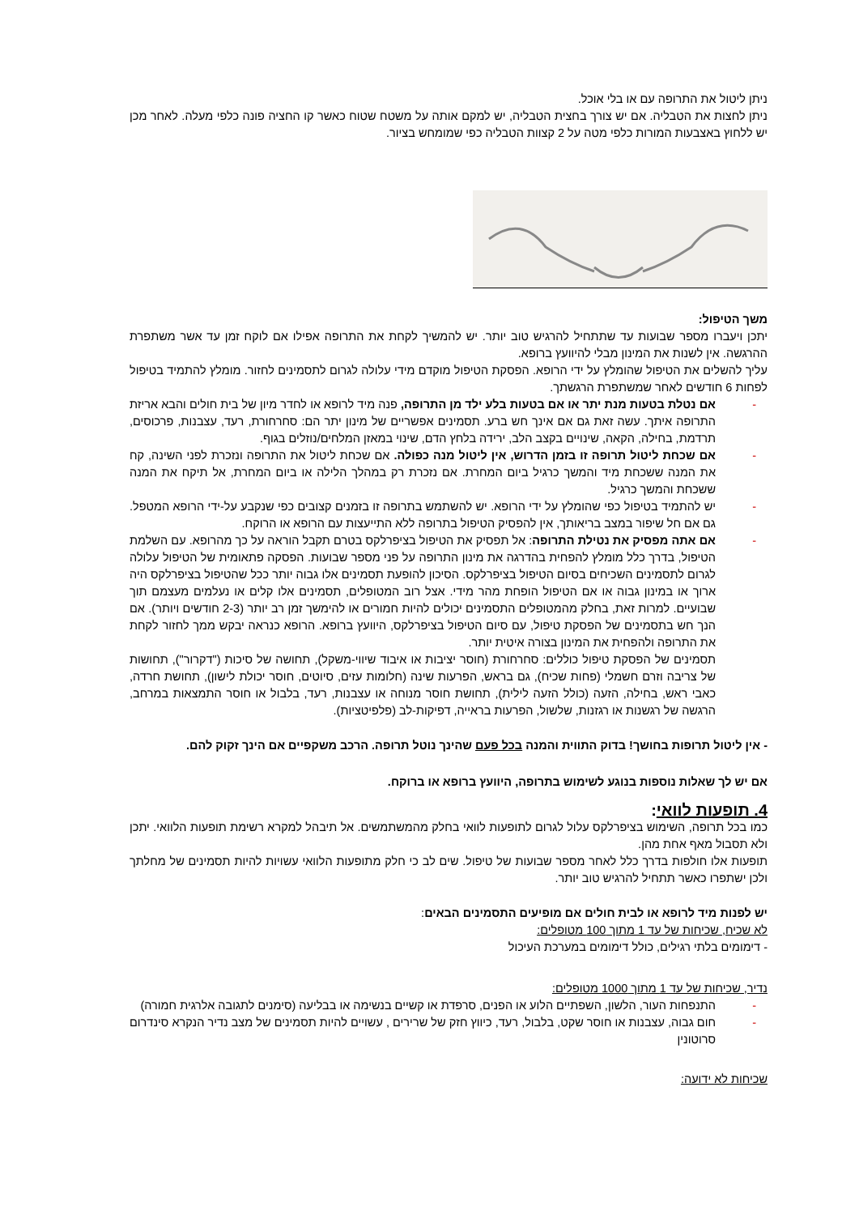ניתן ליטול את התרופה עם או בלי אוכל.
ניתן לחצות את הטבליה. אם יש צורך בחצית הטבליה, יש למקם אותה על משטח שטוח כאשר קו החציה פונה כלפי מעלה. לאחר מכן יש ללחוץ באצבעות המורות כלפי מטה על 2 קצוות הטבליה כפי שמומחש בציור.
משך הטיפול:
יתכן ויעברו מספר שבועות עד שתתחיל להרגיש טוב יותר. יש להמשיך לקחת את התרופה אפילו אם לוקח זמן עד אשר משתפרת ההרגשה. אין לשנות את המינון מבלי להיוועץ ברופא.
עליך להשלים את הטיפול שהומלץ על ידי הרופא. הפסקת הטיפול מוקדם מידי עלולה לגרום לתסמינים לחזור. מומלץ להתמיד בטיפול לפחות 6 חודשים לאחר שמשתפרת הרגשתך.
- אם נטלת בטעות מנת יתר או אם בטעות בלע ילד מן התרופה, פנה מיד לרופא או לחדר מיון של בית חולים והבא אריזת התרופה איתך. עשה זאת גם אם אינך חש ברע. תסמינים אפשריים של מינון יתר הם: סחרחורת, רעד, עצבנות, פרכוסים, תרדמת, בחילה, הקאה, שינויים בקצב הלב, ירידה בלחץ הדם, שינוי במאזן המלחים/נוזלים בגוף.
- אם שכחת ליטול תרופה זו בזמן הדרוש, אין ליטול מנה כפולה. אם שכחת ליטול את התרופה ונזכרת לפני השינה, קח את המנה ששכחת מיד והמשך כרגיל ביום המחרת. אם נזכרת רק במהלך הלילה או ביום המחרת, אל תיקח את המנה ששכחת והמשך כרגיל.
- יש להתמיד בטיפול כפי שהומלץ על ידי הרופא. יש להשתמש בתרופה זו בזמנים קצובים כפי שנקבע על-ידי הרופא המטפל. גם אם חל שיפור במצב בריאותך, אין להפסיק הטיפול בתרופה ללא התייעצות עם הרופא או הרוקח.
- אם אתה מפסיק את נטילת התרופה: אל תפסיק את הטיפול בציפרלקס בטרם תקבל הוראה על כך מהרופא. עם השלמת הטיפול, בדרך כלל מומלץ להפחית בהדרגה את מינון התרופה על פני מספר שבועות. הפסקה פתאומית של הטיפול עלולה לגרום לתסמינים השכיחים בסיום הטיפול בציפרלקס. הסיכון להופעת תסמינים אלו גבוה יותר ככל שהטיפול בציפרלקס היה ארוך או במינון גבוה או אם הטיפול הופחת מהר מידי. אצל רוב המטופלים, תסמינים אלו קלים או נעלמים מעצמם תוך שבועיים. למרות זאת, בחלק מהמטופלים התסמינים יכולים להיות חמורים או להימשך זמן רב יותר (2-3 חודשים ויותר). אם הנך חש בתסמינים של הפסקת טיפול, עם סיום הטיפול בציפרלקס, היוועץ ברופא. הרופא כנראה יבקש ממך לחזור לקחת את התרופה ולהפחית את המינון בצורה איטית יותר.
תסמינים של הפסקת טיפול כוללים: סחרחורת (חוסר יציבות או איבוד שיווי-משקל), תחושה של סיכות ("דקרור"), תחושות של צריבה וזרם חשמלי (פחות שכיח), גם בראש, הפרעות שינה (חלומות עזים, סיוטים, חוסר יכולת לישון), תחושת חרדה, כאבי ראש, בחילה, הזעה (כולל הזעה לילית), תחושת חוסר מנוחה או עצבנות, רעד, בלבול או חוסר התמצאות במרחב, הרגשה של רגשנות או רגזנות, שלשול, הפרעות בראייה, דפיקות-לב (פלפיטציות).
- אין ליטול תרופות בחושך! בדוק התווית והמנה בכל פעם שהינך נוטל תרופה. הרכב משקפיים אם הינך זקוק להם.
אם יש לך שאלות נוספות בנוגע לשימוש בתרופה, היוועץ ברופא או ברוקח.
4. תופעות לוואי:
כמו בכל תרופה, השימוש בציפרלקס עלול לגרום לתופעות לוואי בחלק מהמשתמשים. אל תיבהל למקרא רשימת תופעות הלוואי. יתכן ולא תסבול מאף אחת מהן.
תופעות אלו חולפות בדרך כלל לאחר מספר שבועות של טיפול. שים לב כי חלק מתופעות הלוואי עשויות להיות תסמינים של מחלתך ולכן ישתפרו כאשר תתחיל להרגיש טוב יותר.
יש לפנות מיד לרופא או לבית חולים אם מופיעים התסמינים הבאים:
לא שכיח, שכיחות של עד 1 מתוך 100 מטופלים:
- דימומים בלתי רגילים, כולל דימומים במערכת העיכול
נדיר, שכיחות של עד 1 מתוך 1000 מטופלים:
- התנפחות העור, הלשון, השפתיים הלוע או הפנים, סרפדת או קשיים בנשימה או בבליעה (סימנים לתגובה אלרגית חמורה)
- חום גבוה, עצבנות או חוסר שקט, בלבול, רעד, כיווץ חזק של שרירים , עשויים להיות תסמינים של מצב נדיר הנקרא סינדרום סרוטונין
שכיחות לא ידועה: